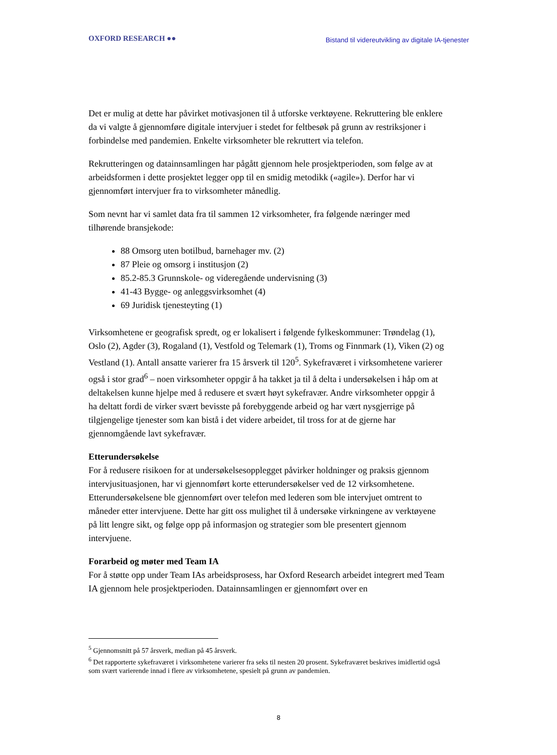OXFORD RESEARCH ●●
Bistand til videreutvikling av digitale IA-tjenester
Det er mulig at dette har påvirket motivasjonen til å utforske verktøyene. Rekruttering ble enklere da vi valgte å gjennomføre digitale intervjuer i stedet for feltbesøk på grunn av restriksjoner i forbindelse med pandemien. Enkelte virksomheter ble rekruttert via telefon.
Rekrutteringen og datainnsamlingen har pågått gjennom hele prosjektperioden, som følge av at arbeidsformen i dette prosjektet legger opp til en smidig metodikk («agile»). Derfor har vi gjennomført intervjuer fra to virksomheter månedlig.
Som nevnt har vi samlet data fra til sammen 12 virksomheter, fra følgende næringer med tilhørende bransjekode:
88 Omsorg uten botilbud, barnehager mv. (2)
87 Pleie og omsorg i institusjon (2)
85.2-85.3 Grunnskole- og videregående undervisning (3)
41-43 Bygge- og anleggsvirksomhet (4)
69 Juridisk tjenesteyting (1)
Virksomhetene er geografisk spredt, og er lokalisert i følgende fylkeskommuner: Trøndelag (1), Oslo (2), Agder (3), Rogaland (1), Vestfold og Telemark (1), Troms og Finnmark (1), Viken (2) og Vestland (1). Antall ansatte varierer fra 15 årsverk til 120<sup>5</sup>. Sykefraværet i virksomhetene varierer også i stor grad<sup>6</sup> – noen virksomheter oppgir å ha takket ja til å delta i undersøkelsen i håp om at deltakelsen kunne hjelpe med å redusere et svært høyt sykefravær. Andre virksomheter oppgir å ha deltatt fordi de virker svært bevisste på forebyggende arbeid og har vært nysgjerrige på tilgjengelige tjenester som kan bistå i det videre arbeidet, til tross for at de gjerne har gjennomgående lavt sykefravær.
Etterundersøkelse
For å redusere risikoen for at undersøkelsesopplegget påvirker holdninger og praksis gjennom intervjusituasjonen, har vi gjennomført korte etterundersøkelser ved de 12 virksomhetene. Etterundersøkelsene ble gjennomført over telefon med lederen som ble intervjuet omtrent to måneder etter intervjuene. Dette har gitt oss mulighet til å undersøke virkningene av verktøyene på litt lengre sikt, og følge opp på informasjon og strategier som ble presentert gjennom intervjuene.
Forarbeid og møter med Team IA
For å støtte opp under Team IAs arbeidsprosess, har Oxford Research arbeidet integrert med Team IA gjennom hele prosjektperioden. Datainnsamlingen er gjennomført over en
<sup>5</sup> Gjennomsnitt på 57 årsverk, median på 45 årsverk.
<sup>6</sup> Det rapporterte sykefraværet i virksomhetene varierer fra seks til nesten 20 prosent. Sykefraværet beskrives imidlertid også som svært varierende innad i flere av virksomhetene, spesielt på grunn av pandemien.
8